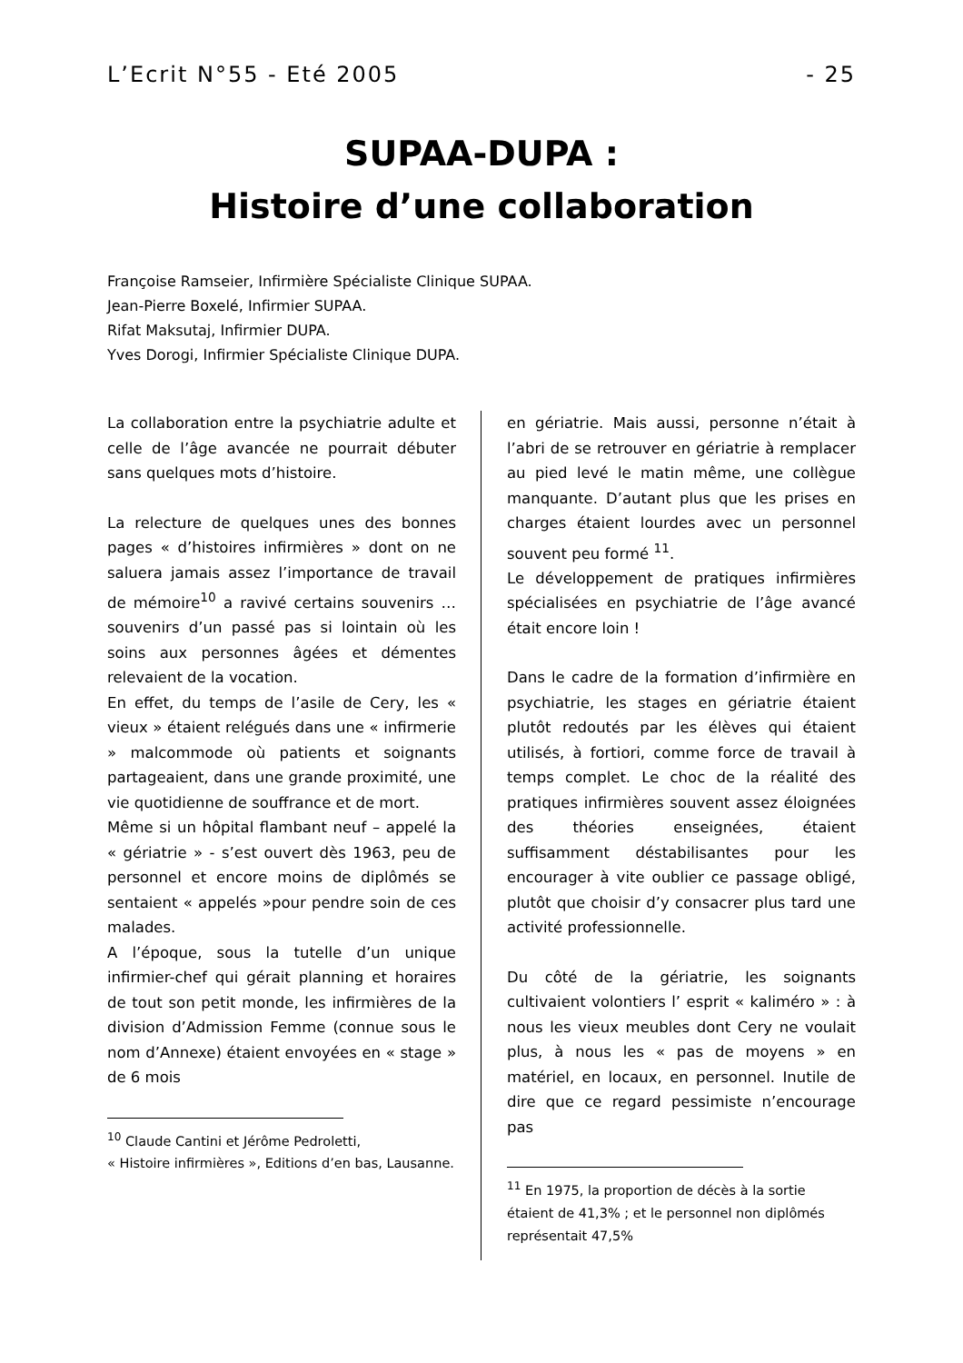L’Ecrit N°55 - Eté 2005 - 25
SUPAA-DUPA :
Histoire d’une collaboration
Françoise Ramseier, Infirmière Spécialiste Clinique SUPAA.
Jean-Pierre Boxelé, Infirmier SUPAA.
Rifat Maksutaj, Infirmier DUPA.
Yves Dorogi, Infirmier Spécialiste Clinique DUPA.
La collaboration entre la psychiatrie adulte et celle de l’âge avancée ne pourrait débuter sans quelques mots d’histoire.
La relecture de quelques unes des bonnes pages « d’histoires infirmières » dont on ne saluera jamais assez l’importance de travail de mémoire<sup>10</sup> a ravivé certains souvenirs …souvenirs d’un passé pas si lointain où les soins aux personnes âgées et démentes relevaient de la vocation.
En effet, du temps de l’asile de Cery, les « vieux » étaient relégués dans une « infirmerie » malcommode où patients et soignants partageaient, dans une grande proximité, une vie quotidienne de souffrance et de mort.
Même si un hôpital flambant neuf – appelé la « gériatrie » - s’est ouvert dès 1963, peu de personnel et encore moins de diplômés se sentaient « appelés »pour pendre soin de ces malades.
A l’époque, sous la tutelle d’un unique infirmier-chef qui gérait planning et horaires de tout son petit monde, les infirmières de la division d’Admission Femme (connue sous le nom d’Annexe) étaient envoyées en « stage » de 6 mois
<sup>10</sup> Claude Cantini et Jérôme Pedroletti,
« Histoire infirmières », Editions d’en bas, Lausanne.
en gériatrie. Mais aussi, personne n’était à l’abri de se retrouver en gériatrie à remplacer au pied levé le matin même, une collègue manquante. D’autant plus que les prises en charges étaient lourdes avec un personnel souvent peu formé <sup>11</sup>.
Le développement de pratiques infirmières spécialisées en psychiatrie de l’âge avancé était encore loin !
Dans le cadre de la formation d’infirmière en psychiatrie, les stages en gériatrie étaient plutôt redoutés par les élèves qui étaient utilisés, à fortiori, comme force de travail à temps complet. Le choc de la réalité des pratiques infirmières souvent assez éloignées des théories enseignées, étaient suffisamment déstabilisantes pour les encourager à vite oublier ce passage obligé, plutôt que choisir d’y consacrer plus tard une activité professionnelle.
Du côté de la gériatrie, les soignants cultivaient volontiers l’ esprit « kaliméro » : à nous les vieux meubles dont Cery ne voulait plus, à nous les « pas de moyens » en matériel, en locaux, en personnel. Inutile de dire que ce regard pessimiste n’encourage pas
<sup>11</sup> En 1975, la proportion de décès à la sortie étaient de 41,3% ; et le personnel non diplômés représentait 47,5%